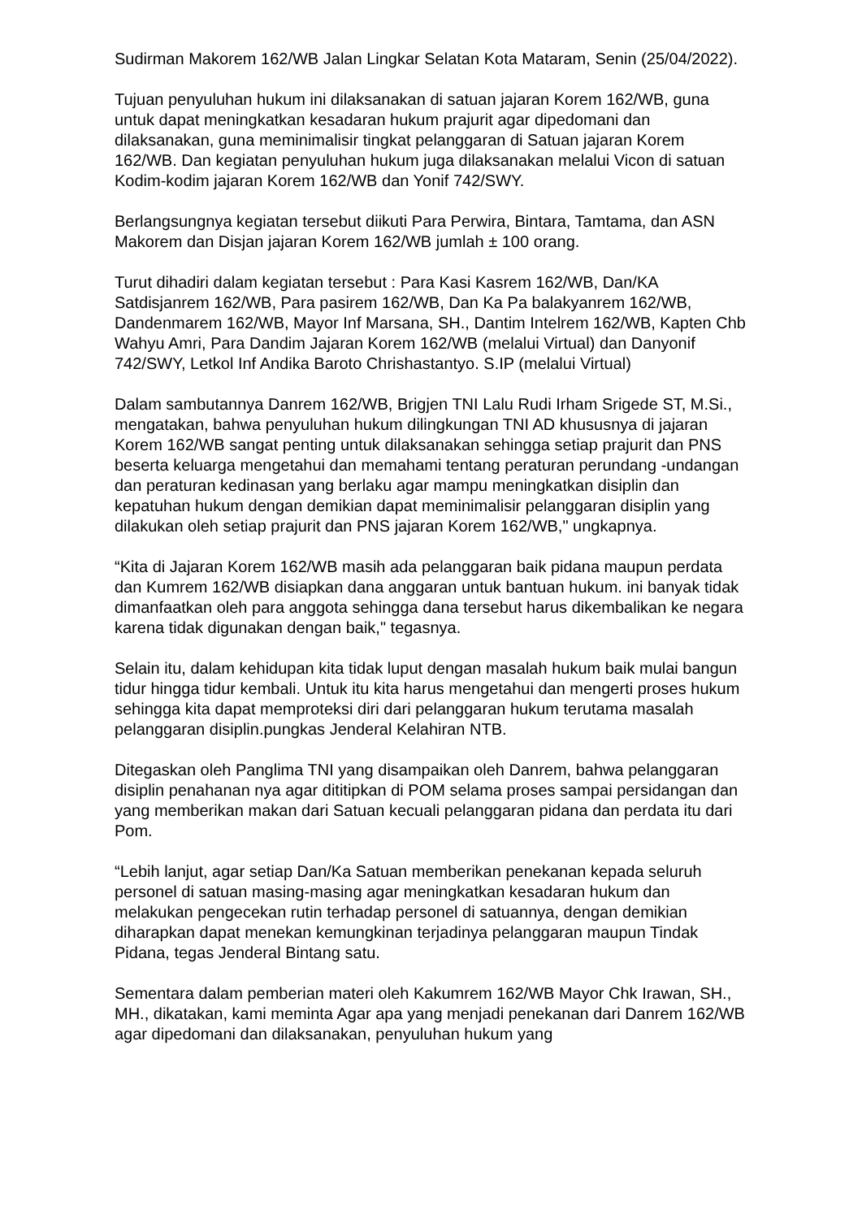Sudirman Makorem 162/WB Jalan Lingkar Selatan Kota Mataram, Senin (25/04/2022).
Tujuan penyuluhan hukum ini dilaksanakan di satuan jajaran Korem 162/WB, guna untuk dapat meningkatkan kesadaran hukum prajurit agar dipedomani dan dilaksanakan, guna meminimalisir tingkat pelanggaran di Satuan jajaran Korem 162/WB. Dan kegiatan penyuluhan hukum juga dilaksanakan melalui Vicon di satuan Kodim-kodim jajaran Korem 162/WB dan Yonif 742/SWY.
Berlangsungnya kegiatan tersebut diikuti Para Perwira, Bintara, Tamtama, dan ASN Makorem dan Disjan jajaran Korem 162/WB jumlah ± 100 orang.
Turut dihadiri dalam kegiatan tersebut : Para Kasi Kasrem 162/WB, Dan/KA Satdisjanrem 162/WB, Para pasirem 162/WB, Dan Ka Pa balakyanrem 162/WB, Dandenmarem 162/WB, Mayor Inf Marsana, SH., Dantim Intelrem 162/WB, Kapten Chb Wahyu Amri, Para Dandim Jajaran Korem 162/WB (melalui Virtual) dan Danyonif 742/SWY, Letkol Inf Andika Baroto Chrishastantyo. S.IP (melalui Virtual)
Dalam sambutannya Danrem 162/WB, Brigjen TNI Lalu Rudi Irham Srigede ST, M.Si., mengatakan, bahwa penyuluhan hukum dilingkungan TNI AD khususnya di jajaran Korem 162/WB sangat penting untuk dilaksanakan sehingga setiap prajurit dan PNS beserta keluarga mengetahui dan memahami tentang peraturan perundang -undangan dan peraturan kedinasan yang berlaku agar mampu meningkatkan disiplin dan kepatuhan hukum dengan demikian dapat meminimalisir pelanggaran disiplin yang dilakukan oleh setiap prajurit dan PNS jajaran Korem 162/WB," ungkapnya.
“Kita di Jajaran Korem 162/WB masih ada pelanggaran baik pidana maupun perdata dan Kumrem 162/WB disiapkan dana anggaran untuk bantuan hukum. ini banyak tidak dimanfaatkan oleh para anggota sehingga dana tersebut harus dikembalikan ke negara karena tidak digunakan dengan baik," tegasnya.
Selain itu, dalam kehidupan kita tidak luput dengan masalah hukum baik mulai bangun tidur hingga tidur kembali. Untuk itu kita harus mengetahui dan mengerti proses hukum sehingga kita dapat memproteksi diri dari pelanggaran hukum terutama masalah pelanggaran disiplin.pungkas Jenderal Kelahiran NTB.
Ditegaskan oleh Panglima TNI yang disampaikan oleh Danrem, bahwa pelanggaran disiplin penahanan nya agar dititipkan di POM selama proses sampai persidangan dan yang memberikan makan dari Satuan kecuali pelanggaran pidana dan perdata itu dari Pom.
“Lebih lanjut, agar setiap Dan/Ka Satuan memberikan penekanan kepada seluruh personel di satuan masing-masing agar meningkatkan kesadaran hukum dan melakukan pengecekan rutin terhadap personel di satuannya, dengan demikian diharapkan dapat menekan kemungkinan terjadinya pelanggaran maupun Tindak Pidana, tegas Jenderal Bintang satu.
Sementara dalam pemberian materi oleh Kakumrem 162/WB Mayor Chk Irawan, SH., MH., dikatakan, kami meminta Agar apa yang menjadi penekanan dari Danrem 162/WB agar dipedomani dan dilaksanakan, penyuluhan hukum yang